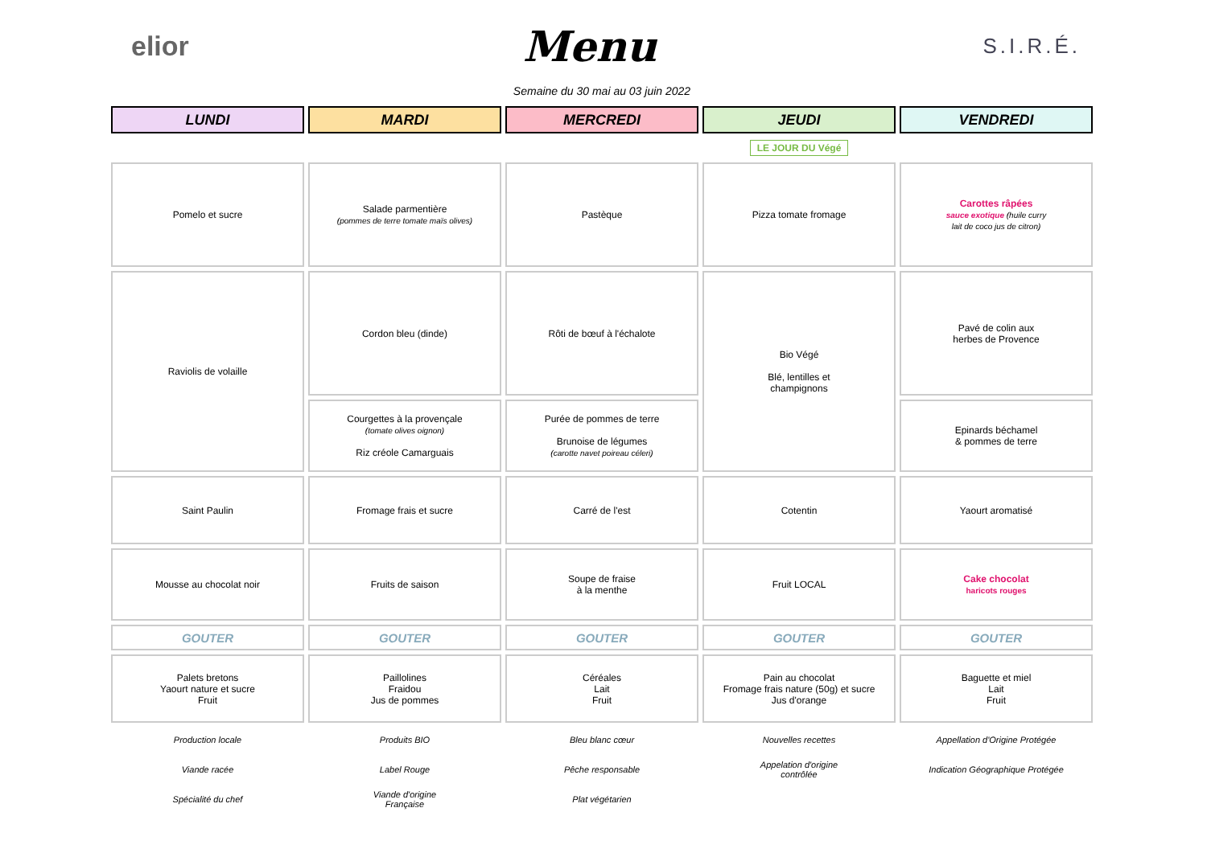elior
Menu
S.I.R.É.
Semaine du 30 mai au 03 juin 2022
| LUNDI | MARDI | MERCREDI | JEUDI | VENDREDI |
| | | | LE JOUR DU Végé | |
| Pomelo et sucre | Salade parmentière (pommes de terre tomate maïs olives) | Pastèque | Pizza tomate fromage | Carottes râpées sauce exotique (huile curry lait de coco jus de citron) |
| Raviolis de volaille | Cordon bleu (dinde) | Rôti de bœuf à l'échalote | Bio Végé Blé, lentilles et champignons | Pavé de colin aux herbes de Provence |
| | Courgettes à la provençale (tomate olives oignon) Riz créole Camarguais | Purée de pommes de terre Brunoise de légumes (carotte navet poireau céleri) | | Epinards béchamel & pommes de terre |
| Saint Paulin | Fromage frais et sucre | Carré de l'est | Cotentin | Yaourt aromatisé |
| Mousse au chocolat noir | Fruits de saison | Soupe de fraise à la menthe | Fruit LOCAL | Cake chocolat haricots rouges |
| GOUTER | GOUTER | GOUTER | GOUTER | GOUTER |
| Palets bretons Yaourt nature et sucre Fruit | Paillolines Fraidou Jus de pommes | Céréales Lait Fruit | Pain au chocolat Fromage frais nature (50g) et sucre Jus d'orange | Baguette et miel Lait Fruit |
| Production locale | Produits BIO | Bleu blanc cœur | Nouvelles recettes | Appellation d'Origine Protégée |
| Viande racée | Label Rouge | Pêche responsable | Appelation d'origine contrôlée | Indication Géographique Protégée |
| Spécialité du chef | Viande d'origine Française | Plat végétarien | | |